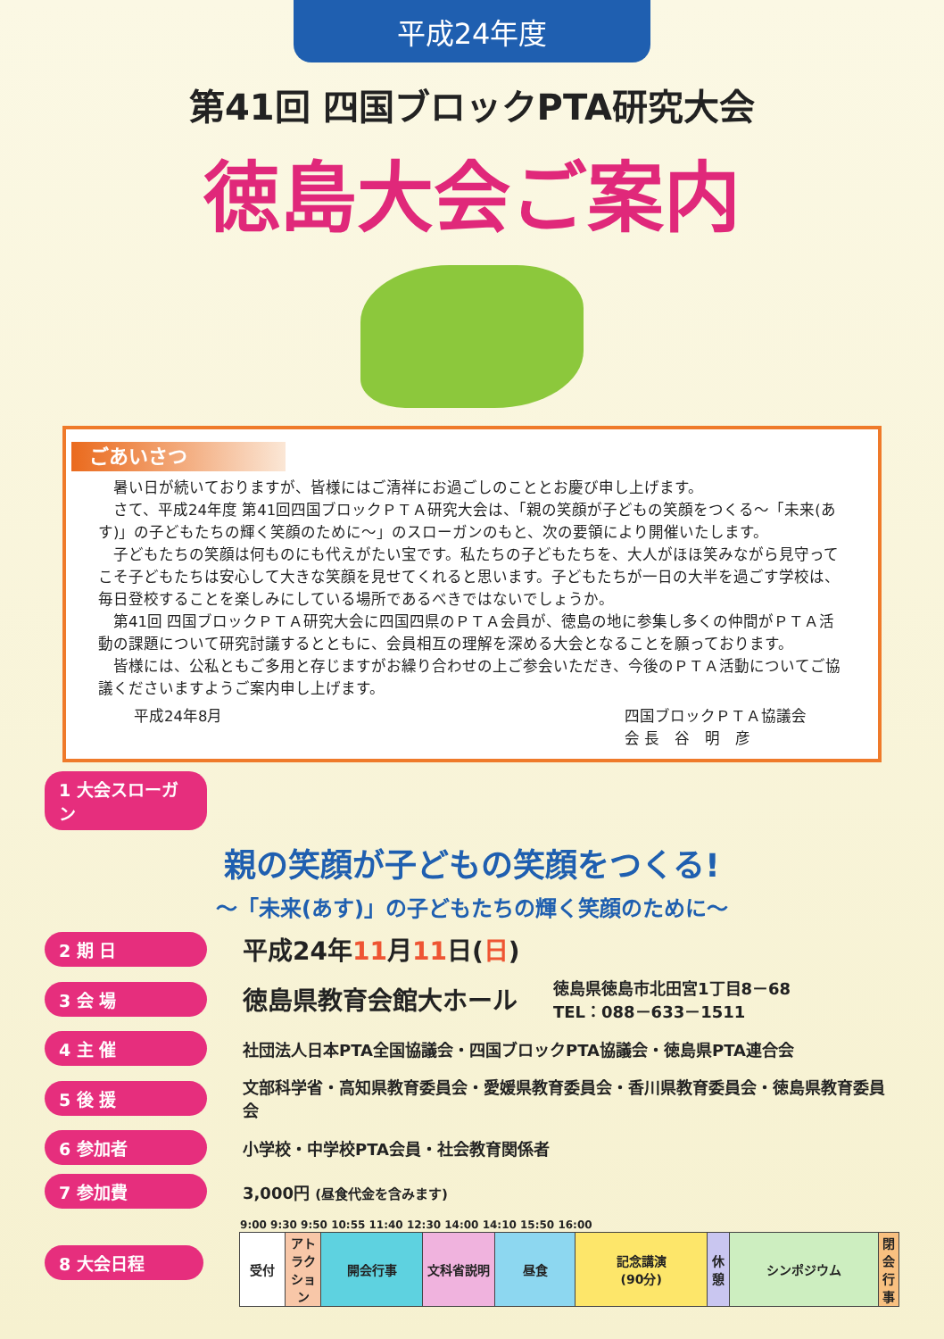平成24年度
第41回 四国ブロックPTA研究大会
徳島大会ご案内
ごあいさつ
　暑い日が続いておりますが、皆様にはご清祥にお過ごしのこととお慶び申し上げます。
　さて、平成24年度 第41回四国ブロックＰＴＡ研究大会は、「親の笑顔が子どもの笑顔をつくる～「未来(あす)」の子どもたちの輝く笑顔のために～」のスローガンのもと、次の要領により開催いたします。
　子どもたちの笑顔は何ものにも代えがたい宝です。私たちの子どもたちを、大人がほほ笑みながら見守ってこそ子どもたちは安心して大きな笑顔を見せてくれると思います。子どもたちが一日の大半を過ごす学校は、毎日登校することを楽しみにしている場所であるべきではないでしょうか。
　第41回 四国ブロックＰＴＡ研究大会に四国四県のＰＴＡ会員が、徳島の地に参集し多くの仲間がＰＴＡ活動の課題について研究討議するとともに、会員相互の理解を深める大会となることを願っております。
　皆様には、公私ともご多用と存じますがお繰り合わせの上ご参会いただき、今後のＰＴＡ活動についてご協議くださいますようご案内申し上げます。
平成24年8月 四国ブロックＰＴＡ協議会
会 長　谷　明　彦
1 大会スローガン
親の笑顔が子どもの笑顔をつくる!
～「未来(あす)」の子どもたちの輝く笑顔のために～
2 期 日 平成24年11月11日(日)
3 会 場 徳島県教育会館大ホール 徳島県徳島市北田宮1丁目8－68
TEL：088－633－1511
4 主 催 社団法人日本PTA全国協議会・四国ブロックPTA協議会・徳島県PTA連合会
5 後 援 文部科学省・高知県教育委員会・愛媛県教育委員会・香川県教育委員会・徳島県教育委員会
6 参加者 小学校・中学校PTA会員・社会教育関係者
7 参加費 3,000円 (昼食代金を含みます)
8 大会日程
| 9:00 9:30 9:50 10:55 11:40 12:30 14:00 14:10 15:50 16:00 | | | | | | | | |
| 受付 | アトラクション | 開会行事 | 文科省説明 | 昼食 | 記念講演 (90分) | 休憩 | シンポジウム | 閉会行事 |